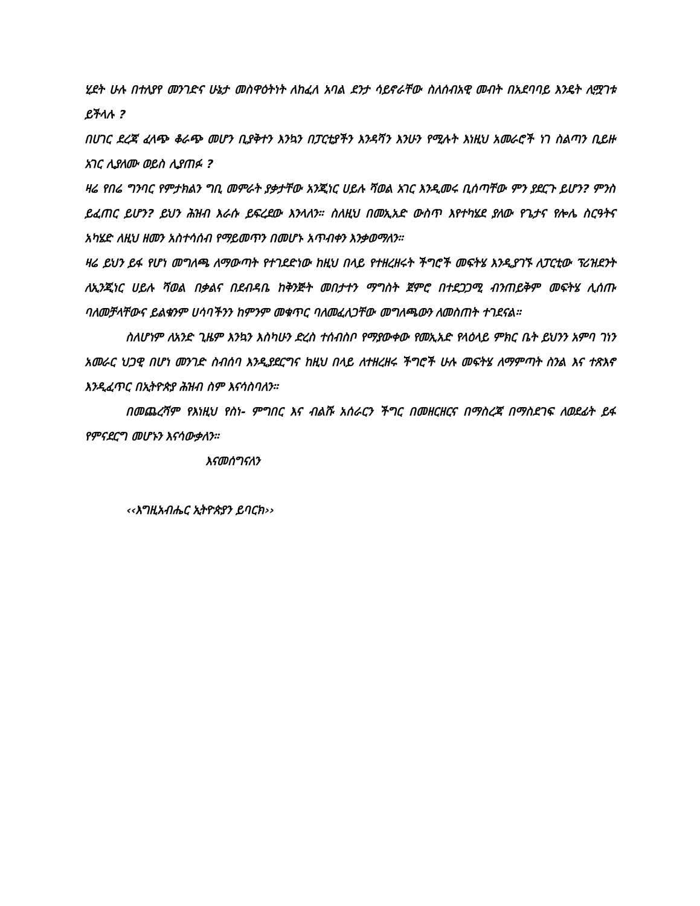ሂደት ሁሉ በተለያየ መንገድና ሁኔታ መስዋዕትነት ለከፈለ አባል ደንታ ሳይኖራቸው ስለሰብአዊ መብት በአደባባይ እንዴት ሊሟገቱ ይችላሉ ?
በሀገር ደረጃ ፈላጭ ቆራጭ መሆን ቢያቅተን እንኳን በፓርቲያችን እንዳሻን እንሁን የሚሉት እነዚህ አመራሮች ነገ ስልጣን ቢይዙ አገር ሊያለሙ ወይስ ሊያጠፉ ?
ዛሬ የበሬ ግንባር የምታክልን ግቢ መምራት ያቃታቸው አንጂነር ሀይሉ ሻወል አገር እንዲመሩ ቢሰጣቸው ምን ያደርጉ ይሆን? ምንስ ይፈጠር ይሆን? ይህን ሕዝብ እራሱ ይፍረደው እንላለን። ስለዚህ በመኢአድ ውስጥ እየተካሄደ ያለው የጌታና የሎሌ ስርዓትና አካሄድ ለዚህ ዘመን አስተሳሰብ የማይመጥን በመሆኑ አጥብቀን እንቃወማለን።
ዛሬ ይህን ይፋ የሆነ መግለጫ ለማውጣት የተገደድነው ከዚህ በላይ የተዘረዘሩት ችግሮች መፍትሄ እንዲያገኙ ለፓርቲው ፕሪዝደንት ለኢንጂነር ሀይሉ ሻወል በቃልና በደብዳቤ ከቅንጅት መበታተን ማግስት ጀምሮ በተደጋጋሚ ብንጠይቅም መፍትሄ ሊሰጡ ባለመቻላቸውና ይልቁንም ሀሳባችንን ከምንም መቁጥር ባለመፈለጋቸው መግለጫውን ለመስጠት ተገደናል።
ስለሆነም ለአንድ ጊዜም እንኳን እስካሁን ድረስ ተሰብስቦ የማያውቀው የመኢአድ የላዕላይ ምክር ቤት ይህንን አምባ ገነን አመራር ህጋዊ በሆነ መንገድ ስብሰባ እንዲያደርግና ከዚህ በላይ ለተዘረዘሩ ችግሮች ሁሉ መፍትሄ ለማምጣት ስንል እና ተጽእኖ እንዲፈጥር በኢትዮጵያ ሕዝብ ስም እናሳስባለን።
በመጨረሻም የእነዚህ የስነ- ምግበር እና ብልሹ አሰራርን ችግር በመዘርዘርና በማስረጃ በማስደገፍ ለወደፊት ይፋ የምናደርግ መሆኑን እናሳውቃለን።
እናመሰግናለን
‹‹እግዚአብሔር ኢትዮጵያን ይባርክ››